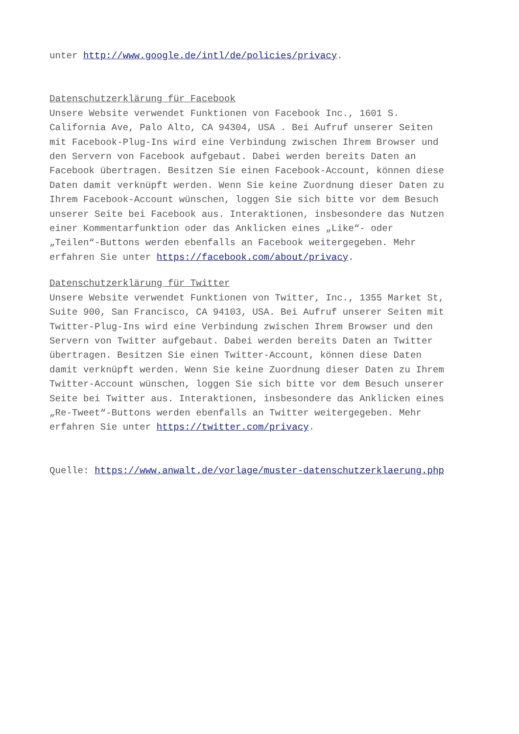unter http://www.google.de/intl/de/policies/privacy.
Datenschutzerklärung für Facebook
Unsere Website verwendet Funktionen von Facebook Inc., 1601 S. California Ave, Palo Alto, CA 94304, USA . Bei Aufruf unserer Seiten mit Facebook-Plug-Ins wird eine Verbindung zwischen Ihrem Browser und den Servern von Facebook aufgebaut. Dabei werden bereits Daten an Facebook übertragen. Besitzen Sie einen Facebook-Account, können diese Daten damit verknüpft werden. Wenn Sie keine Zuordnung dieser Daten zu Ihrem Facebook-Account wünschen, loggen Sie sich bitte vor dem Besuch unserer Seite bei Facebook aus. Interaktionen, insbesondere das Nutzen einer Kommentarfunktion oder das Anklicken eines „Like“- oder „Teilen“-Buttons werden ebenfalls an Facebook weitergegeben. Mehr erfahren Sie unter https://facebook.com/about/privacy.
Datenschutzerklärung für Twitter
Unsere Website verwendet Funktionen von Twitter, Inc., 1355 Market St, Suite 900, San Francisco, CA 94103, USA. Bei Aufruf unserer Seiten mit Twitter-Plug-Ins wird eine Verbindung zwischen Ihrem Browser und den Servern von Twitter aufgebaut. Dabei werden bereits Daten an Twitter übertragen. Besitzen Sie einen Twitter-Account, können diese Daten damit verknüpft werden. Wenn Sie keine Zuordnung dieser Daten zu Ihrem Twitter-Account wünschen, loggen Sie sich bitte vor dem Besuch unserer Seite bei Twitter aus. Interaktionen, insbesondere das Anklicken eines „Re-Tweet“-Buttons werden ebenfalls an Twitter weitergegeben. Mehr erfahren Sie unter https://twitter.com/privacy.
Quelle: https://www.anwalt.de/vorlage/muster-datenschutzerklaerung.php